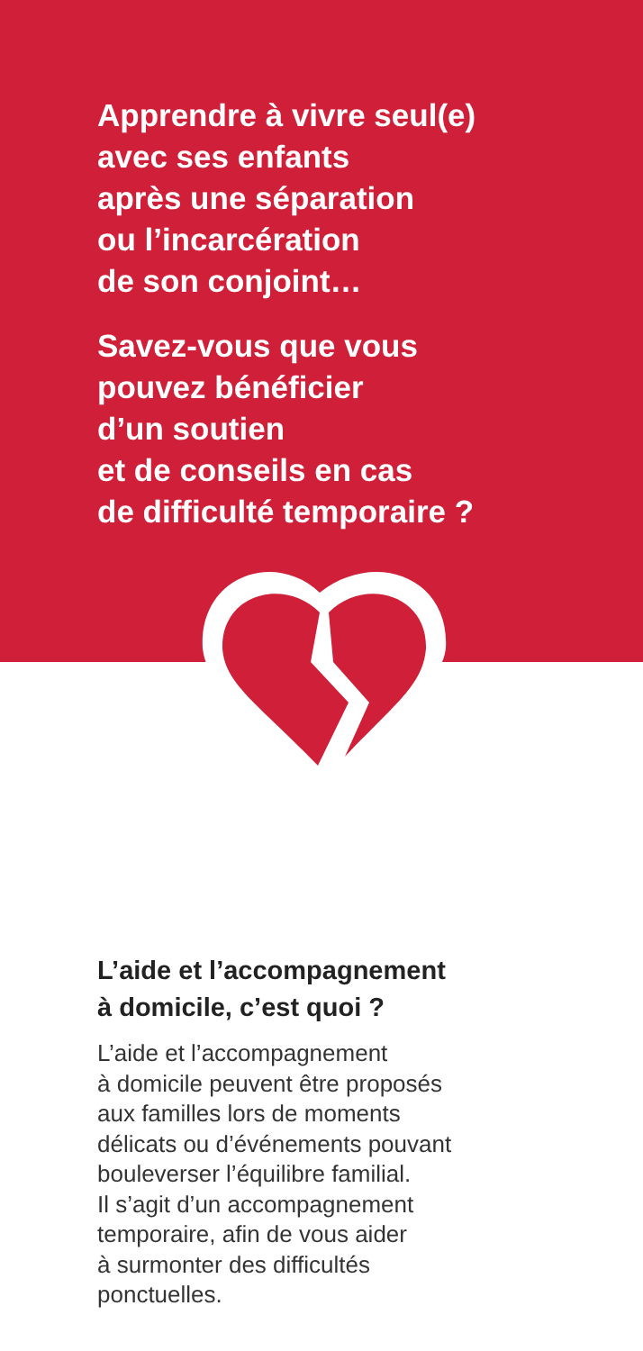Apprendre à vivre seul(e)
avec ses enfants
après une séparation
ou l’incarcération
de son conjoint…
Savez-vous que vous
pouvez bénéficier
d’un soutien
et de conseils en cas
de difficulté temporaire ?
L’aide et l’accompagnement
à domicile, c’est quoi ?
L’aide et l’accompagnement
à domicile peuvent être proposés
aux familles lors de moments
délicats ou d’événements pouvant
bouleverser l’équilibre familial.
Il s’agit d’un accompagnement
temporaire, afin de vous aider
à surmonter des difficultés
ponctuelles.